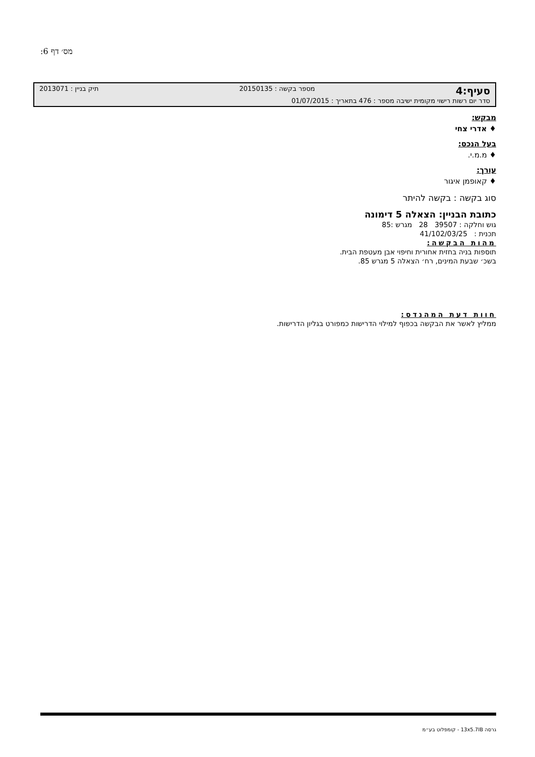מס׳ דף 6:
סעיף:4 מספר בקשה : 20150135 תיק בניין : 2013071
סדר יום רשות רישוי מקומית ישיבה מספר : 476 בתאריך : 01/07/2015
מבקש:
♦ אדרי צחי
בעל הנכס:
♦ מ.מ.י.
עורך:
♦ קאופמן איגור
סוג בקשה : בקשה להיתר
כתובת הבניין: הצאלה 5 דימונה
גוש וחלקה : 39507 28 מגרש :85
תכנית : 41/102/03/25
מהות הבקשה:
תוספות בניה בחזית אחורית וחיפוי אבן מעטפת הבית.
בשכ׳ שבעת המינים, רח׳ הצאלה 5 מגרש 85.
חוות דעת המהנדס:
ממליץ לאשר את הבקשה בכפוף למילוי הדרישות כמפורט בגליון הדרישות.
גרסה 13x5.7IB - קומפלוט בע״מ